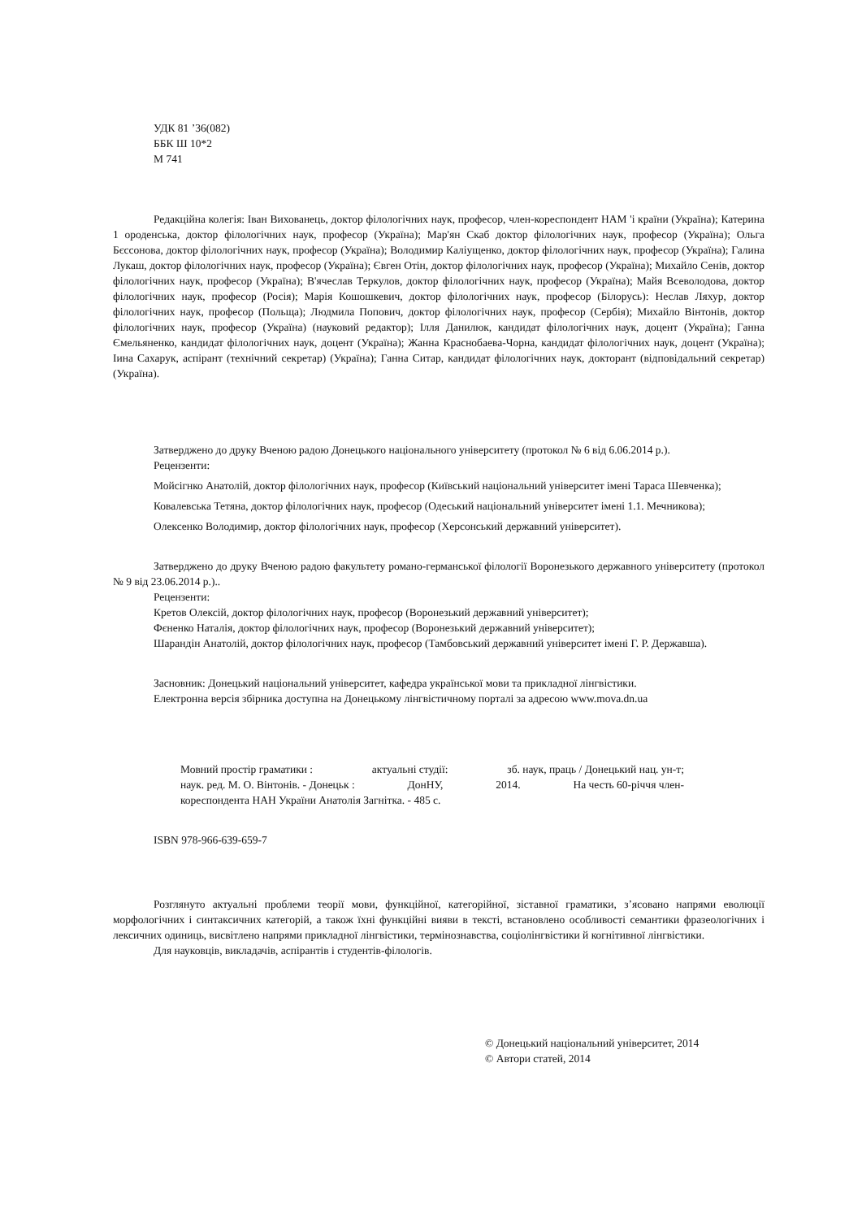УДК 81 ’36(082)
ББК Ш 10*2
М 741
Редакційна колегія: Іван Вихованець, доктор філологічних наук, професор, член-кореспондент НАМ 'і країни (Україна); Катерина 1 ороденська, доктор філологічних наук, професор (Україна); Мар'ян Скаб доктор філологічних наук, професор (Україна); Ольга Бєссонова, доктор філологічних наук, професор (Україна); Володимир Каліущенко, доктор філологічних наук, професор (Україна); Галина Лукаш, доктор філологічних наук, професор (Україна); Євген Отін, доктор філологічних наук, професор (Україна); Михайло Сенів, доктор філологічних наук, професор (Україна); В'ячеслав Теркулов, доктор філологічних наук, професор (Україна); Майя Всеволодова, доктор філологічних наук, професор (Росія); Марія Кошошкевич, доктор філологічних наук, професор (Білорусь): Неслав Ляхур, доктор філологічних наук, професор (Польща); Людмила Попович, доктор філологічних наук, професор (Сербія); Михайло Вінтонів, доктор філологічних наук, професор (Україна) (науковий редактор); Ілля Данилюк, кандидат філологічних наук, доцент (Україна); Ганна Ємельяненко, кандидат філологічних наук, доцент (Україна); Жанна Краснобаева-Чорна, кандидат філологічних наук, доцент (Україна); Іина Сахарук, аспірант (технічний секретар) (Україна); Ганна Ситар, кандидат філологічних наук, докторант (відповідальний секретар) (Україна).
Затверджено до друку Вченою радою Донецького національного університету (протокол № 6 від 6.06.2014 р.).
Рецензенти:
Мойсігнко Анатолій, доктор філологічних наук, професор (Київський національний університет імені Тараса Шевченка);
Ковалевська Тетяна, доктор філологічних наук, професор (Одеський національний університет імені 1.1. Мечникова);
Олексенко Володимир, доктор філологічних наук, професор (Херсонський державний університет).
Затверджено до друку Вченою радою факультету романо-германської філології Воронезького державного університету (протокол № 9 від 23.06.2014 р.)..
Рецензенти:
Кретов Олексій, доктор філологічних наук, професор (Воронезький державний університет);
Фєненко Наталія, доктор філологічних наук, професор (Воронезький державний університет);
Шарандін Анатолій, доктор філологічних наук, професор (Тамбовський державний університет імені Г. Р. Державша).
Засновник: Донецький національний університет, кафедра української мови та прикладної лінгвістики.
Електронна версія збірника доступна на Донецькому лінгвістичному порталі за адресою www.mova.dn.ua
Мовний простір граматики : актуальні студії: зб. наук, праць / Донецький нац. ун-т;
наук. ред. М. О. Вінтонів. - Донецьк : ДонНУ, 2014. На честь 60-річчя член-
кореспондента НАН України Анатолія Загнітка. - 485 с.
ISBN 978-966-639-659-7
Розглянуто актуальні проблеми теорії мови, функційної, категорійної, зіставної граматики, з’ясовано напрями еволюції морфологічних і синтаксичних категорій, а також їхні функційні вияви в тексті, встановлено особливості семантики фразеологічних і лексичних одиниць, висвітлено напрями прикладної лінгвістики, термінознавства, соціолінгвістики й когнітивної лінгвістики.
Для науковців, викладачів, аспірантів і студентів-філологів.
© Донецький національний університет, 2014
© Автори статей, 2014